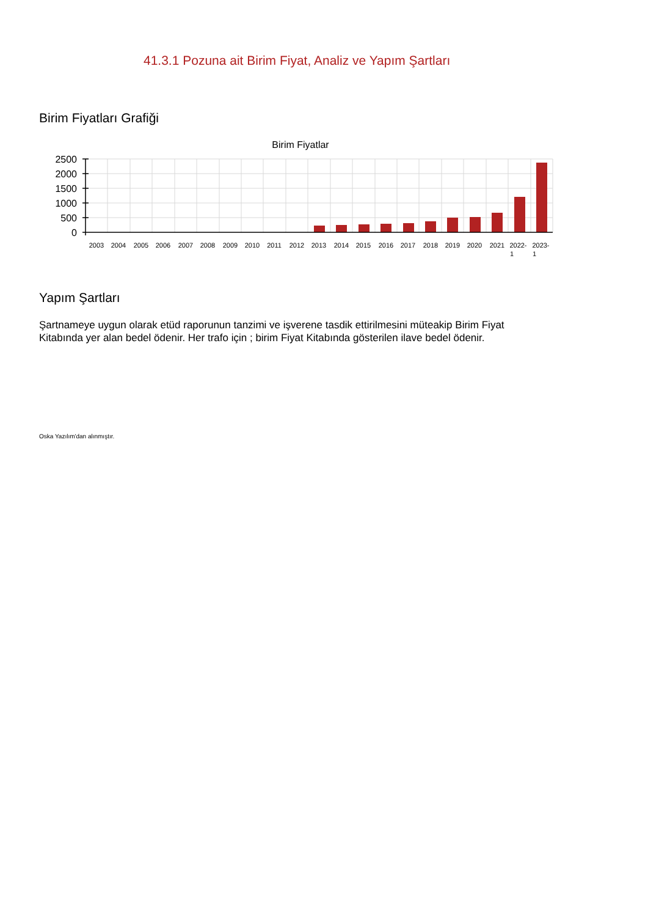41.3.1 Pozuna ait Birim Fiyat, Analiz ve Yapım Şartları
Birim Fiyatları Grafiği
Birim Fiyatlar
2500
2000
1500
1000
500
0
2003
2004
2005
2006
2007
2008
2009
2010
2011
2012
2013
2014
2015
2016
2017
2018
2019
2020
2021
2022- 1
2023- 1
Yapım Şartları
Şartnameye uygun olarak etüd raporunun tanzimi ve işverene tasdik ettirilmesini müteakip Birim Fiyat Kitabında yer alan bedel ödenir. Her trafo için ; birim Fiyat Kitabında gösterilen ilave bedel ödenir.
Oska Yazılım'dan alınmıştır.